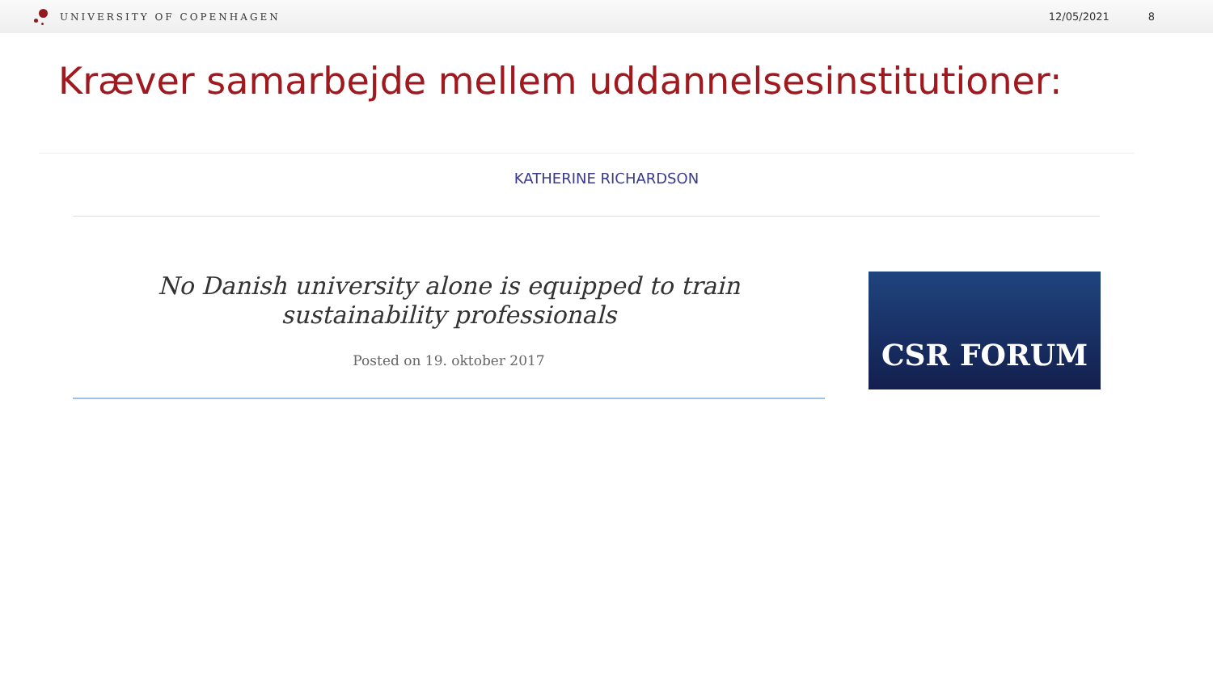UNIVERSITY OF COPENHAGEN 12/05/2021 8
Kræver samarbejde mellem uddannelsesinstitutioner:
KATHERINE RICHARDSON
No Danish university alone is equipped to train sustainability professionals
Posted on 19. oktober 2017
CSR FORUM